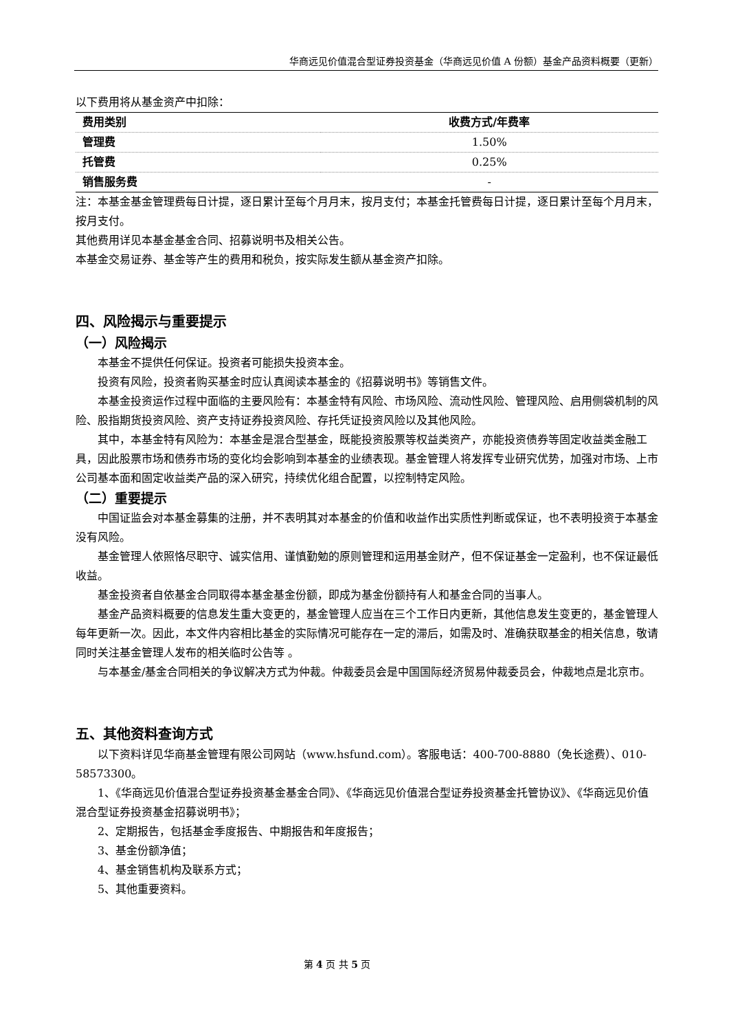华商远见价值混合型证券投资基金（华商远见价值 A 份额）基金产品资料概要（更新）
以下费用将从基金资产中扣除：
| 费用类别 | 收费方式/年费率 |
| --- | --- |
| 管理费 | 1.50% |
| 托管费 | 0.25% |
| 销售服务费 | - |
注：本基金基金管理费每日计提，逐日累计至每个月月末，按月支付；本基金托管费每日计提，逐日累计至每个月月末，按月支付。
其他费用详见本基金基金合同、招募说明书及相关公告。
本基金交易证券、基金等产生的费用和税负，按实际发生额从基金资产扣除。
四、风险揭示与重要提示
（一）风险揭示
本基金不提供任何保证。投资者可能损失投资本金。
投资有风险，投资者购买基金时应认真阅读本基金的《招募说明书》等销售文件。
本基金投资运作过程中面临的主要风险有：本基金特有风险、市场风险、流动性风险、管理风险、启用侧袋机制的风险、股指期货投资风险、资产支持证券投资风险、存托凭证投资风险以及其他风险。
其中，本基金特有风险为：本基金是混合型基金，既能投资股票等权益类资产，亦能投资债券等固定收益类金融工具，因此股票市场和债券市场的变化均会影响到本基金的业绩表现。基金管理人将发挥专业研究优势，加强对市场、上市公司基本面和固定收益类产品的深入研究，持续优化组合配置，以控制特定风险。
（二）重要提示
中国证监会对本基金募集的注册，并不表明其对本基金的价值和收益作出实质性判断或保证，也不表明投资于本基金没有风险。
基金管理人依照恪尽职守、诚实信用、谨慎勤勉的原则管理和运用基金财产，但不保证基金一定盈利，也不保证最低收益。
基金投资者自依基金合同取得本基金基金份额，即成为基金份额持有人和基金合同的当事人。
基金产品资料概要的信息发生重大变更的，基金管理人应当在三个工作日内更新，其他信息发生变更的，基金管理人每年更新一次。因此，本文件内容相比基金的实际情况可能存在一定的滞后，如需及时、准确获取基金的相关信息，敬请同时关注基金管理人发布的相关临时公告等 。
与本基金/基金合同相关的争议解决方式为仲裁。仲裁委员会是中国国际经济贸易仲裁委员会，仲裁地点是北京市。
五、其他资料查询方式
以下资料详见华商基金管理有限公司网站（www.hsfund.com）。客服电话：400-700-8880（免长途费）、010-58573300。
1、《华商远见价值混合型证券投资基金基金合同》、《华商远见价值混合型证券投资基金托管协议》、《华商远见价值混合型证券投资基金招募说明书》；
2、定期报告，包括基金季度报告、中期报告和年度报告；
3、基金份额净值；
4、基金销售机构及联系方式；
5、其他重要资料。
第 4 页 共 5 页